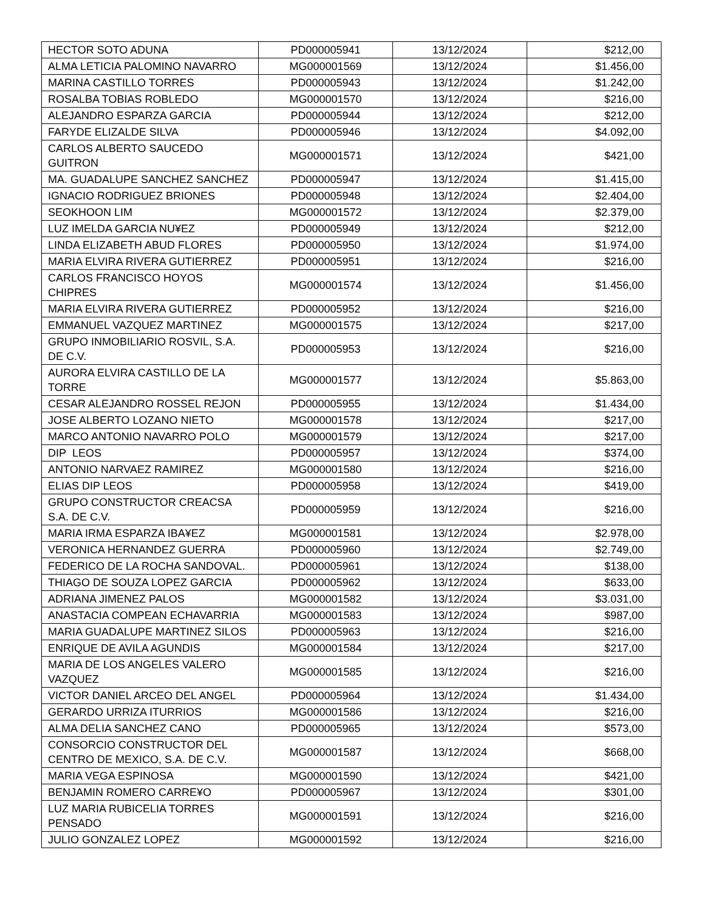| HECTOR SOTO ADUNA | PD000005941 | 13/12/2024 | $212,00 |
| ALMA LETICIA PALOMINO NAVARRO | MG000001569 | 13/12/2024 | $1.456,00 |
| MARINA CASTILLO TORRES | PD000005943 | 13/12/2024 | $1.242,00 |
| ROSALBA TOBIAS ROBLEDO | MG000001570 | 13/12/2024 | $216,00 |
| ALEJANDRO ESPARZA GARCIA | PD000005944 | 13/12/2024 | $212,00 |
| FARYDE ELIZALDE SILVA | PD000005946 | 13/12/2024 | $4.092,00 |
| CARLOS ALBERTO SAUCEDO GUITRON | MG000001571 | 13/12/2024 | $421,00 |
| MA. GUADALUPE SANCHEZ SANCHEZ | PD000005947 | 13/12/2024 | $1.415,00 |
| IGNACIO RODRIGUEZ BRIONES | PD000005948 | 13/12/2024 | $2.404,00 |
| SEOKHOON LIM | MG000001572 | 13/12/2024 | $2.379,00 |
| LUZ IMELDA GARCIA NU¥EZ | PD000005949 | 13/12/2024 | $212,00 |
| LINDA ELIZABETH ABUD FLORES | PD000005950 | 13/12/2024 | $1.974,00 |
| MARIA ELVIRA RIVERA GUTIERREZ | PD000005951 | 13/12/2024 | $216,00 |
| CARLOS FRANCISCO HOYOS CHIPRES | MG000001574 | 13/12/2024 | $1.456,00 |
| MARIA ELVIRA RIVERA GUTIERREZ | PD000005952 | 13/12/2024 | $216,00 |
| EMMANUEL VAZQUEZ MARTINEZ | MG000001575 | 13/12/2024 | $217,00 |
| GRUPO INMOBILIARIO ROSVIL, S.A. DE C.V. | PD000005953 | 13/12/2024 | $216,00 |
| AURORA ELVIRA CASTILLO DE LA TORRE | MG000001577 | 13/12/2024 | $5.863,00 |
| CESAR ALEJANDRO ROSSEL REJON | PD000005955 | 13/12/2024 | $1.434,00 |
| JOSE ALBERTO LOZANO NIETO | MG000001578 | 13/12/2024 | $217,00 |
| MARCO ANTONIO NAVARRO POLO | MG000001579 | 13/12/2024 | $217,00 |
| DIP LEOS | PD000005957 | 13/12/2024 | $374,00 |
| ANTONIO NARVAEZ RAMIREZ | MG000001580 | 13/12/2024 | $216,00 |
| ELIAS DIP LEOS | PD000005958 | 13/12/2024 | $419,00 |
| GRUPO CONSTRUCTOR CREACSA S.A. DE C.V. | PD000005959 | 13/12/2024 | $216,00 |
| MARIA IRMA ESPARZA IBA¥EZ | MG000001581 | 13/12/2024 | $2.978,00 |
| VERONICA HERNANDEZ GUERRA | PD000005960 | 13/12/2024 | $2.749,00 |
| FEDERICO DE LA ROCHA SANDOVAL. | PD000005961 | 13/12/2024 | $138,00 |
| THIAGO DE SOUZA LOPEZ GARCIA | PD000005962 | 13/12/2024 | $633,00 |
| ADRIANA JIMENEZ PALOS | MG000001582 | 13/12/2024 | $3.031,00 |
| ANASTACIA COMPEAN ECHAVARRIA | MG000001583 | 13/12/2024 | $987,00 |
| MARIA GUADALUPE MARTINEZ SILOS | PD000005963 | 13/12/2024 | $216,00 |
| ENRIQUE DE AVILA AGUNDIS | MG000001584 | 13/12/2024 | $217,00 |
| MARIA DE LOS ANGELES VALERO VAZQUEZ | MG000001585 | 13/12/2024 | $216,00 |
| VICTOR DANIEL ARCEO DEL ANGEL | PD000005964 | 13/12/2024 | $1.434,00 |
| GERARDO URRIZA ITURRIOS | MG000001586 | 13/12/2024 | $216,00 |
| ALMA DELIA SANCHEZ CANO | PD000005965 | 13/12/2024 | $573,00 |
| CONSORCIO CONSTRUCTOR DEL CENTRO DE MEXICO, S.A. DE C.V. | MG000001587 | 13/12/2024 | $668,00 |
| MARIA VEGA ESPINOSA | MG000001590 | 13/12/2024 | $421,00 |
| BENJAMIN ROMERO CARRE¥O | PD000005967 | 13/12/2024 | $301,00 |
| LUZ MARIA RUBICELIA TORRES PENSADO | MG000001591 | 13/12/2024 | $216,00 |
| JULIO GONZALEZ LOPEZ | MG000001592 | 13/12/2024 | $216,00 |